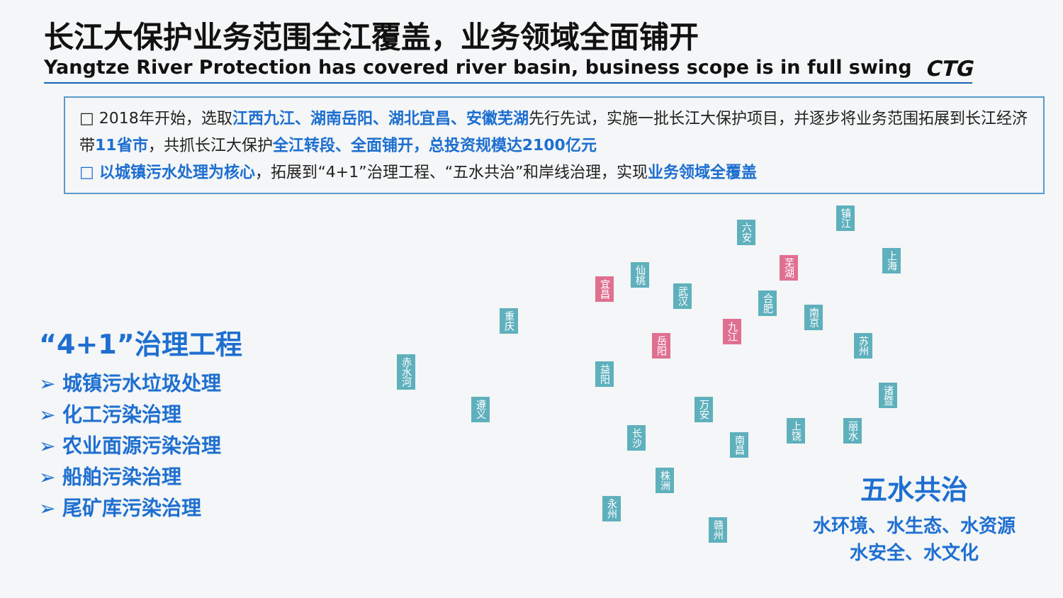长江大保护业务范围全江覆盖，业务领域全面铺开
Yangtze River Protection has covered river basin, business scope is in full swing CTG
□ 2018年开始，选取江西九江、湖南岳阳、湖北宜昌、安徽芜湖先行先试，实施一批长江大保护项目，并逐步将业务范围拓展到长江经济带11省市，共抓长江大保护全江转段、全面铺开，总投资规模达2100亿元
□ 以城镇污水处理为核心，拓展到“4+1”治理工程、“五水共治”和岸线治理，实现业务领域全覆盖
“4+1”治理工程
➢ 城镇污水垃圾处理
➢ 化工污染治理
➢ 农业面源污染治理
➢ 船舶污染治理
➢ 尾矿库污染治理
赤水河
遵义
重庆
益阳
宜昌
仙桃
岳阳
武汉
长沙
株洲
永州
万安
九江
南昌
赣州
六安
合肥
芜湖
上饶
南京
镇江
苏州
上海
诸暨
丽水
五水共治
水环境、水生态、水资源
水安全、水文化